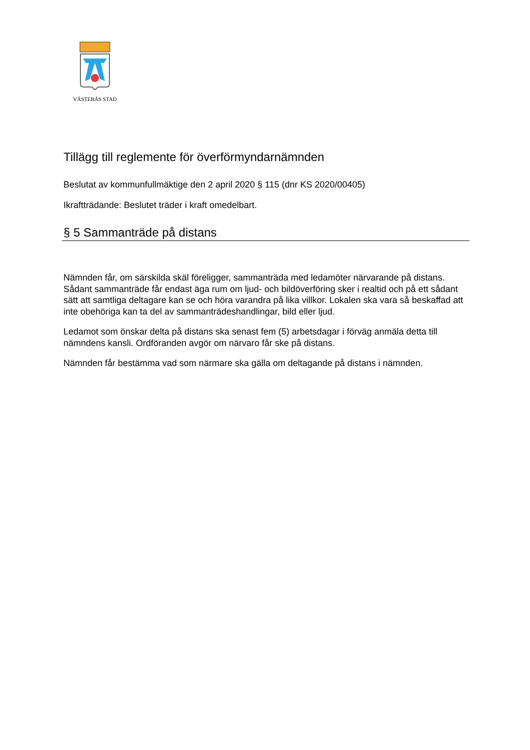VÄSTERÅS STAD
Tillägg till reglemente för överförmyndarnämnden
Beslutat av kommunfullmäktige den 2 april 2020 § 115 (dnr KS 2020/00405)
Ikraftträdande: Beslutet träder i kraft omedelbart.
§ 5 Sammanträde på distans
Nämnden får, om särskilda skäl föreligger, sammanträda med ledamöter närvarande på distans. Sådant sammanträde får endast äga rum om ljud- och bildöverföring sker i realtid och på ett sådant sätt att samtliga deltagare kan se och höra varandra på lika villkor. Lokalen ska vara så beskaffad att inte obehöriga kan ta del av sammanträdeshandlingar, bild eller ljud.
Ledamot som önskar delta på distans ska senast fem (5) arbetsdagar i förväg anmäla detta till nämndens kansli. Ordföranden avgör om närvaro får ske på distans.
Nämnden får bestämma vad som närmare ska gälla om deltagande på distans i nämnden.